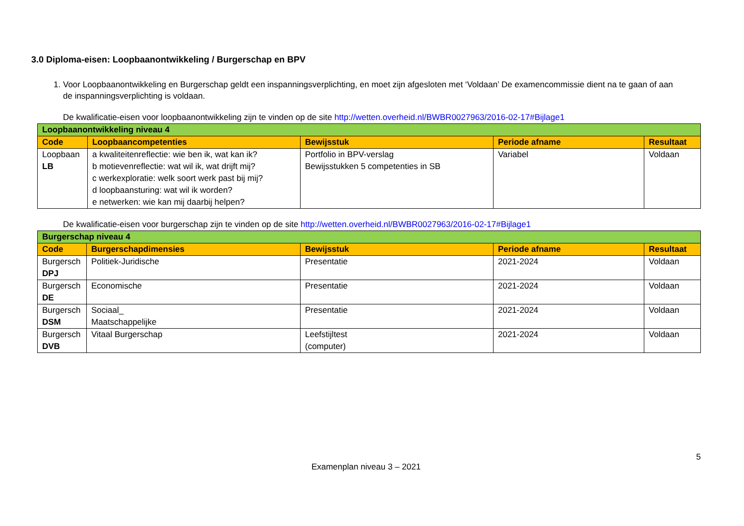3.0 Diploma-eisen: Loopbaanontwikkeling / Burgerschap en BPV
1. Voor Loopbaanontwikkeling en Burgerschap geldt een inspanningsverplichting, en moet zijn afgesloten met ‘Voldaan’ De examencommissie dient na te gaan of aan de inspanningsverplichting is voldaan.
De kwalificatie-eisen voor loopbaanontwikkeling zijn te vinden op de site http://wetten.overheid.nl/BWBR0027963/2016-02-17#Bijlage1
| Loopbaanontwikkeling niveau 4 | | | | |
| Code | Loopbaancompetenties | Bewijsstuk | Periode afname | Resultaat |
| Loopbaan LB | a kwaliteitenreflectie: wie ben ik, wat kan ik? b motievenreflectie: wat wil ik, wat drijft mij? c werkexploratie: welk soort werk past bij mij? d loopbaansturing: wat wil ik worden? e netwerken: wie kan mij daarbij helpen? | Portfolio in BPV-verslag Bewijsstukken 5 competenties in SB | Variabel | Voldaan |
De kwalificatie-eisen voor burgerschap zijn te vinden op de site http://wetten.overheid.nl/BWBR0027963/2016-02-17#Bijlage1
| Burgerschap niveau 4 | | | | |
| Code | Burgerschapdimensies | Bewijsstuk | Periode afname | Resultaat |
| Burgersch DPJ | Politiek-Juridische | Presentatie | 2021-2024 | Voldaan |
| Burgersch DE | Economische | Presentatie | 2021-2024 | Voldaan |
| Burgersch DSM | Sociaal_ Maatschappelijke | Presentatie | 2021-2024 | Voldaan |
| Burgersch DVB | Vitaal Burgerschap | Leefstijltest (computer) | 2021-2024 | Voldaan |
5
Examenplan niveau 3 – 2021